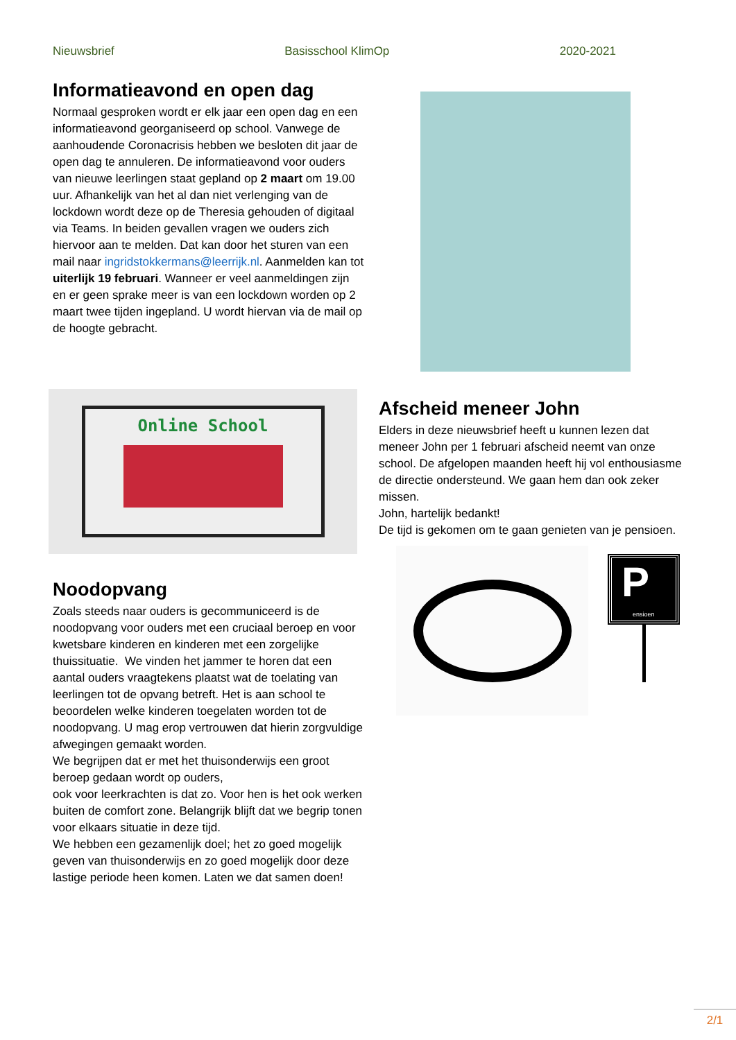Nieuwsbrief Basisschool KlimOp 2020-2021
Informatieavond en open dag
Normaal gesproken wordt er elk jaar een open dag en een informatieavond georganiseerd op school. Vanwege de aanhoudende Coronacrisis hebben we besloten dit jaar de open dag te annuleren. De informatieavond voor ouders van nieuwe leerlingen staat gepland op 2 maart om 19.00 uur. Afhankelijk van het al dan niet verlenging van de lockdown wordt deze op de Theresia gehouden of digitaal via Teams. In beiden gevallen vragen we ouders zich hiervoor aan te melden. Dat kan door het sturen van een mail naar ingridstokkermans@leerrijk.nl. Aanmelden kan tot uiterlijk 19 februari. Wanneer er veel aanmeldingen zijn en er geen sprake meer is van een lockdown worden op 2 maart twee tijden ingepland. U wordt hiervan via de mail op de hoogte gebracht.
Online School
Noodopvang
Zoals steeds naar ouders is gecommuniceerd is de noodopvang voor ouders met een cruciaal beroep en voor kwetsbare kinderen en kinderen met een zorgelijke thuissituatie. We vinden het jammer te horen dat een aantal ouders vraagtekens plaatst wat de toelating van leerlingen tot de opvang betreft. Het is aan school te beoordelen welke kinderen toegelaten worden tot de noodopvang. U mag erop vertrouwen dat hierin zorgvuldige afwegingen gemaakt worden.
We begrijpen dat er met het thuisonderwijs een groot beroep gedaan wordt op ouders,
ook voor leerkrachten is dat zo. Voor hen is het ook werken buiten de comfort zone. Belangrijk blijft dat we begrip tonen voor elkaars situatie in deze tijd.
We hebben een gezamenlijk doel; het zo goed mogelijk geven van thuisonderwijs en zo goed mogelijk door deze lastige periode heen komen. Laten we dat samen doen!
Afscheid meneer John
Elders in deze nieuwsbrief heeft u kunnen lezen dat meneer John per 1 februari afscheid neemt van onze school. De afgelopen maanden heeft hij vol enthousiasme de directie ondersteund. We gaan hem dan ook zeker missen.
John, hartelijk bedankt!
De tijd is gekomen om te gaan genieten van je pensioen.
P
ensioen
2/1